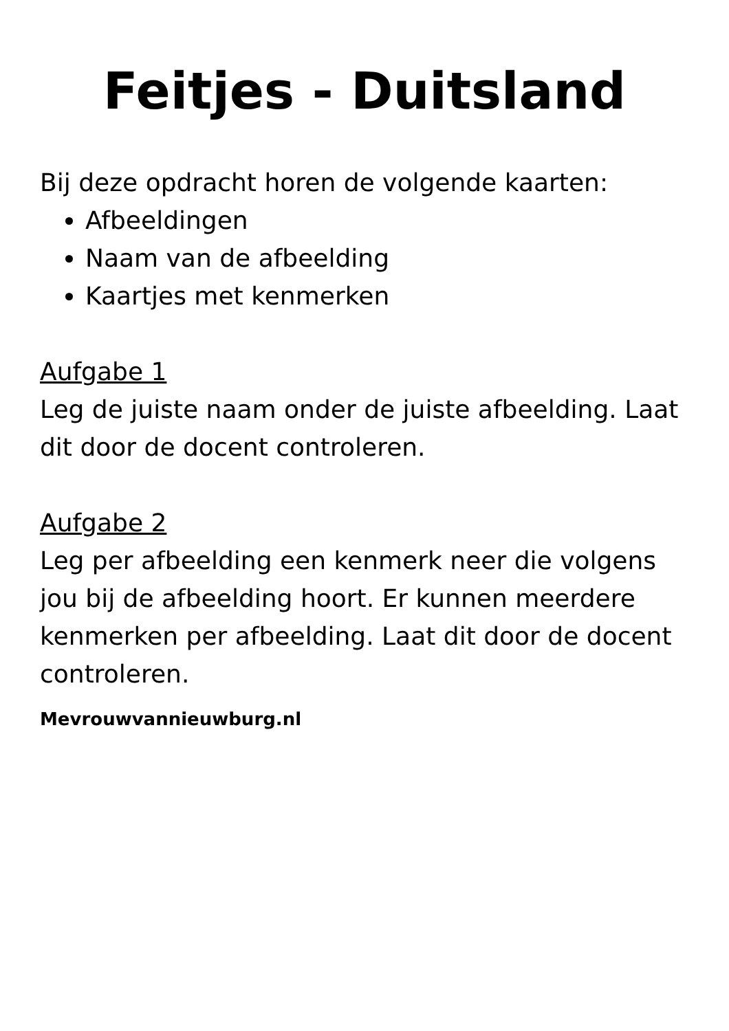Feitjes - Duitsland
Bij deze opdracht horen de volgende kaarten:
Afbeeldingen
Naam van de afbeelding
Kaartjes met kenmerken
Aufgabe 1
Leg de juiste naam onder de juiste afbeelding. Laat dit door de docent controleren.
Aufgabe 2
Leg per afbeelding een kenmerk neer die volgens jou bij de afbeelding hoort. Er kunnen meerdere kenmerken per afbeelding. Laat dit door de docent controleren.
Mevrouwvannieuwburg.nl